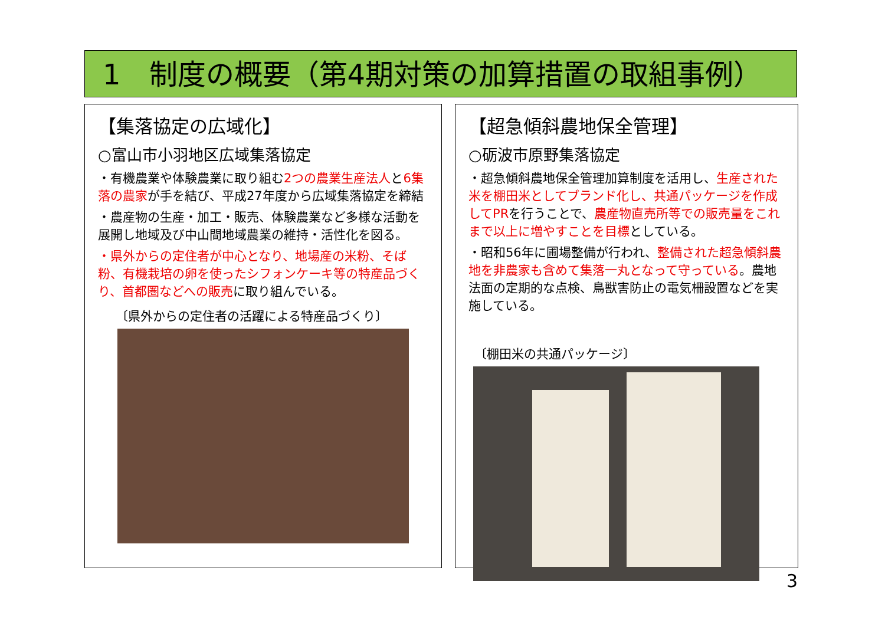1　制度の概要（第4期対策の加算措置の取組事例）
【集落協定の広域化】
○富山市小羽地区広域集落協定
・有機農業や体験農業に取り組む2つの農業生産法人と6集落の農家が手を結び、平成27年度から広域集落協定を締結
・農産物の生産・加工・販売、体験農業など多様な活動を展開し地域及び中山間地域農業の維持・活性化を図る。
・県外からの定住者が中心となり、地場産の米粉、そば粉、有機栽培の卵を使ったシフォンケーキ等の特産品づくり、首都圏などへの販売に取り組んでいる。
〔県外からの定住者の活躍による特産品づくり〕
【超急傾斜農地保全管理】
○砺波市原野集落協定
・超急傾斜農地保全管理加算制度を活用し、生産された米を棚田米としてブランド化し、共通パッケージを作成してPRを行うことで、農産物直売所等での販売量をこれまで以上に増やすことを目標としている。
・昭和56年に圃場整備が行われ、整備された超急傾斜農地を非農家も含めて集落一丸となって守っている。農地法面の定期的な点検、鳥獣害防止の電気柵設置などを実施している。
〔棚田米の共通パッケージ〕
3